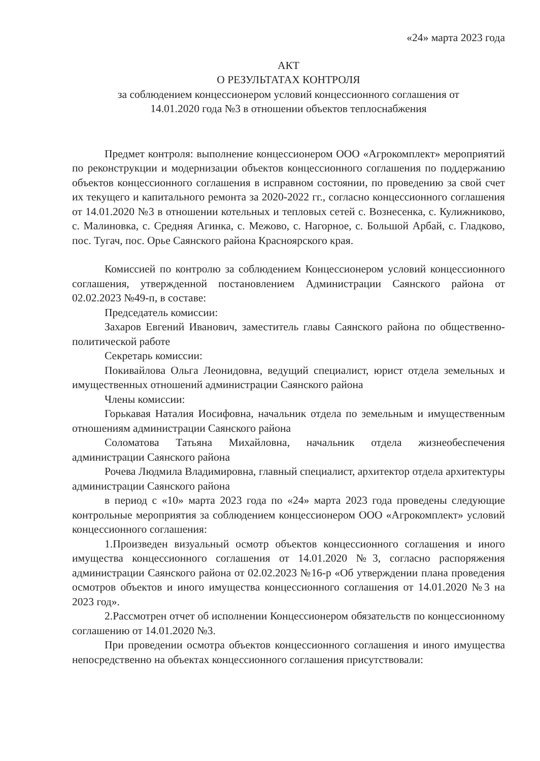«24» марта 2023 года
АКТ
О РЕЗУЛЬТАТАХ КОНТРОЛЯ
за соблюдением концессионером условий концессионного соглашения от
14.01.2020 года №3 в отношении объектов теплоснабжения
Предмет контроля: выполнение концессионером ООО «Агрокомплект» мероприятий по реконструкции и модернизации объектов концессионного соглашения по поддержанию объектов концессионного соглашения в исправном состоянии, по проведению за свой счет их текущего и капитального ремонта за 2020-2022 гг., согласно концессионного соглашения от 14.01.2020 №3 в отношении котельных и тепловых сетей с. Вознесенка, с. Кулижниково, с. Малиновка, с. Средняя Агинка, с. Межово, с. Нагорное, с. Большой Арбай, с. Гладково, пос. Тугач, пос. Орье Саянского района Красноярского края.
Комиссией по контролю за соблюдением Концессионером условий концессионного соглашения, утвержденной постановлением Администрации Саянского района от 02.02.2023 №49-п, в составе:
Председатель комиссии:
Захаров Евгений Иванович, заместитель главы Саянского района по общественно-политической работе
Секретарь комиссии:
Покивайлова Ольга Леонидовна, ведущий специалист, юрист отдела земельных и имущественных отношений администрации Саянского района
Члены комиссии:
Горькавая Наталия Иосифовна, начальник отдела по земельным и имущественным отношениям администрации Саянского района
Соломатова Татьяна Михайловна, начальник отдела жизнеобеспечения администрации Саянского района
Рочева Людмила Владимировна, главный специалист, архитектор отдела архитектуры администрации Саянского района
в период с «10» марта 2023 года по «24» марта 2023 года проведены следующие контрольные мероприятия за соблюдением концессионером ООО «Агрокомплект» условий концессионного соглашения:
1.Произведен визуальный осмотр объектов концессионного соглашения и иного имущества концессионного соглашения от 14.01.2020 №3, согласно распоряжения администрации Саянского района от 02.02.2023 №16-р «Об утверждении плана проведения осмотров объектов и иного имущества концессионного соглашения от 14.01.2020 №3 на 2023 год».
2.Рассмотрен отчет об исполнении Концессионером обязательств по концессионному соглашению от 14.01.2020 №3.
При проведении осмотра объектов концессионного соглашения и иного имущества непосредственно на объектах концессионного соглашения присутствовали: